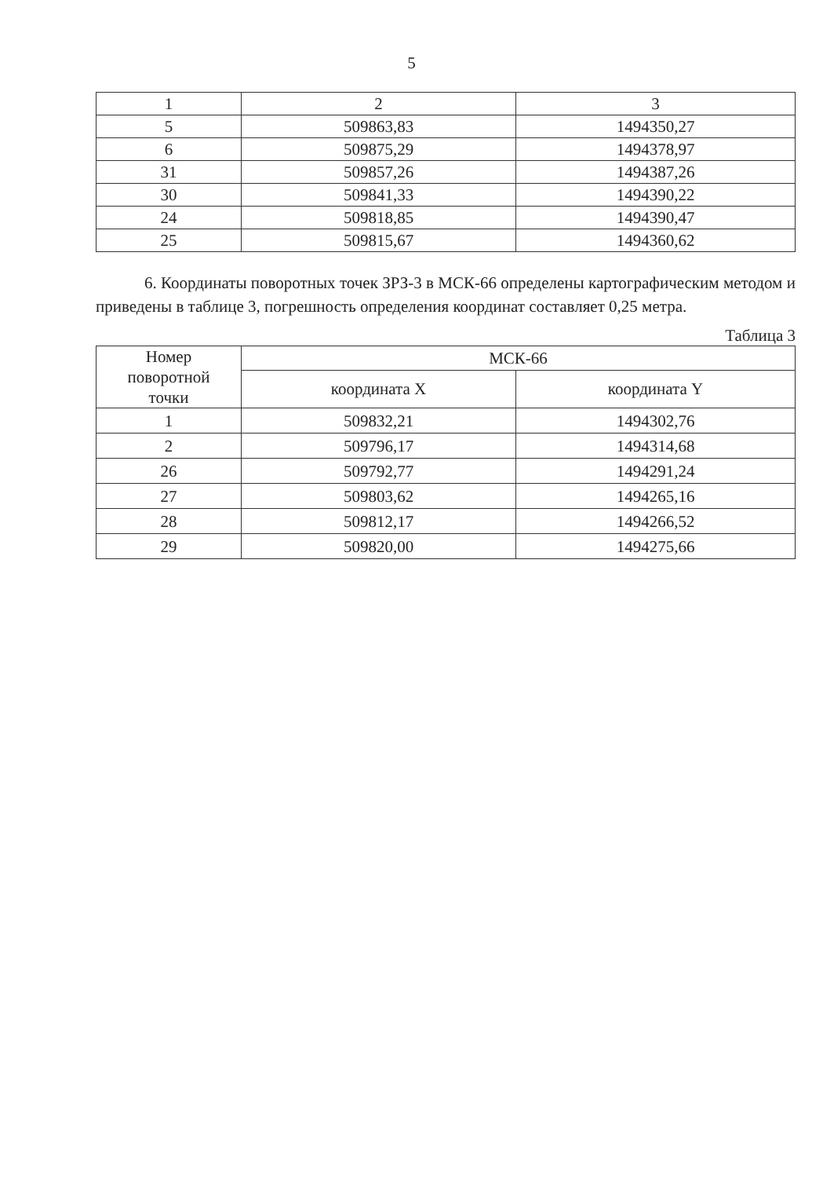5
| 1 | 2 | 3 |
| 5 | 509863,83 | 1494350,27 |
| 6 | 509875,29 | 1494378,97 |
| 31 | 509857,26 | 1494387,26 |
| 30 | 509841,33 | 1494390,22 |
| 24 | 509818,85 | 1494390,47 |
| 25 | 509815,67 | 1494360,62 |
6. Координаты поворотных точек ЗРЗ-3 в МСК-66 определены картографическим методом и приведены в таблице 3, погрешность определения координат составляет 0,25 метра.
Таблица 3
| Номер поворотной точки | МСК-66 | |
| --- | --- | --- |
| | координата X | координата Y |
| 1 | 509832,21 | 1494302,76 |
| 2 | 509796,17 | 1494314,68 |
| 26 | 509792,77 | 1494291,24 |
| 27 | 509803,62 | 1494265,16 |
| 28 | 509812,17 | 1494266,52 |
| 29 | 509820,00 | 1494275,66 |